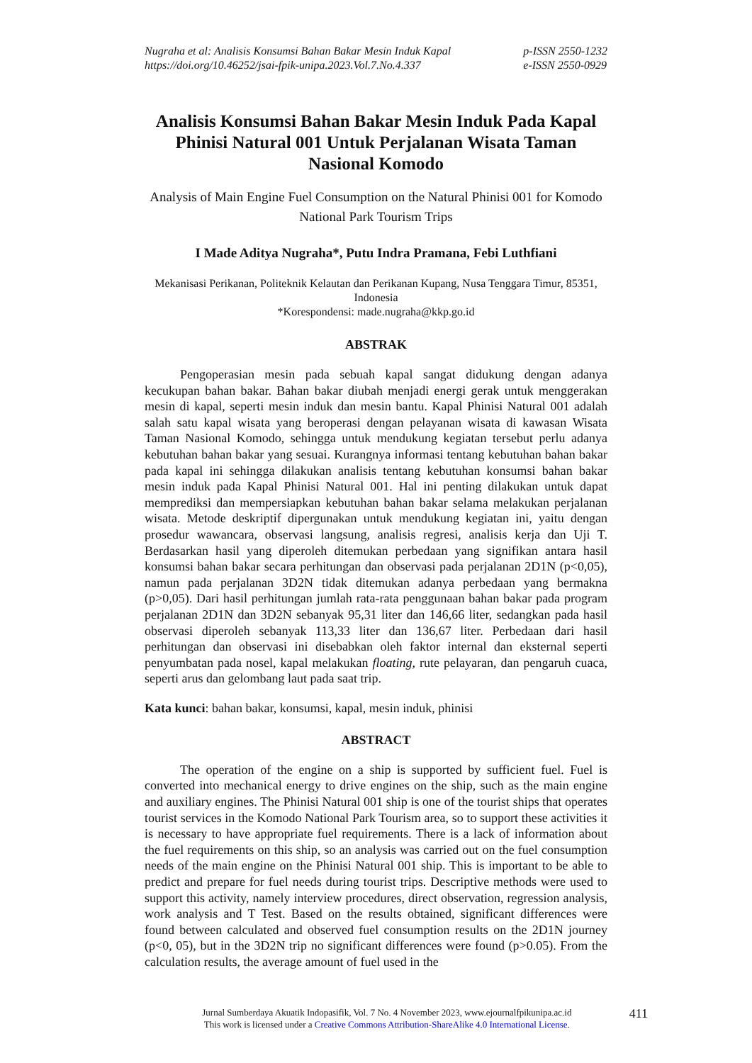Nugraha et al: Analisis Konsumsi Bahan Bakar Mesin Induk Kapal
https://doi.org/10.46252/jsai-fpik-unipa.2023.Vol.7.No.4.337
p-ISSN 2550-1232
e-ISSN 2550-0929
Analisis Konsumsi Bahan Bakar Mesin Induk Pada Kapal Phinisi Natural 001 Untuk Perjalanan Wisata Taman Nasional Komodo
Analysis of Main Engine Fuel Consumption on the Natural Phinisi 001 for Komodo National Park Tourism Trips
I Made Aditya Nugraha*, Putu Indra Pramana, Febi Luthfiani
Mekanisasi Perikanan, Politeknik Kelautan dan Perikanan Kupang, Nusa Tenggara Timur, 85351, Indonesia
*Korespondensi: made.nugraha@kkp.go.id
ABSTRAK
Pengoperasian mesin pada sebuah kapal sangat didukung dengan adanya kecukupan bahan bakar. Bahan bakar diubah menjadi energi gerak untuk menggerakan mesin di kapal, seperti mesin induk dan mesin bantu. Kapal Phinisi Natural 001 adalah salah satu kapal wisata yang beroperasi dengan pelayanan wisata di kawasan Wisata Taman Nasional Komodo, sehingga untuk mendukung kegiatan tersebut perlu adanya kebutuhan bahan bakar yang sesuai. Kurangnya informasi tentang kebutuhan bahan bakar pada kapal ini sehingga dilakukan analisis tentang kebutuhan konsumsi bahan bakar mesin induk pada Kapal Phinisi Natural 001. Hal ini penting dilakukan untuk dapat memprediksi dan mempersiapkan kebutuhan bahan bakar selama melakukan perjalanan wisata. Metode deskriptif dipergunakan untuk mendukung kegiatan ini, yaitu dengan prosedur wawancara, observasi langsung, analisis regresi, analisis kerja dan Uji T. Berdasarkan hasil yang diperoleh ditemukan perbedaan yang signifikan antara hasil konsumsi bahan bakar secara perhitungan dan observasi pada perjalanan 2D1N (p<0,05), namun pada perjalanan 3D2N tidak ditemukan adanya perbedaan yang bermakna (p>0,05). Dari hasil perhitungan jumlah rata-rata penggunaan bahan bakar pada program perjalanan 2D1N dan 3D2N sebanyak 95,31 liter dan 146,66 liter, sedangkan pada hasil observasi diperoleh sebanyak 113,33 liter dan 136,67 liter. Perbedaan dari hasil perhitungan dan observasi ini disebabkan oleh faktor internal dan eksternal seperti penyumbatan pada nosel, kapal melakukan floating, rute pelayaran, dan pengaruh cuaca, seperti arus dan gelombang laut pada saat trip.
Kata kunci: bahan bakar, konsumsi, kapal, mesin induk, phinisi
ABSTRACT
The operation of the engine on a ship is supported by sufficient fuel. Fuel is converted into mechanical energy to drive engines on the ship, such as the main engine and auxiliary engines. The Phinisi Natural 001 ship is one of the tourist ships that operates tourist services in the Komodo National Park Tourism area, so to support these activities it is necessary to have appropriate fuel requirements. There is a lack of information about the fuel requirements on this ship, so an analysis was carried out on the fuel consumption needs of the main engine on the Phinisi Natural 001 ship. This is important to be able to predict and prepare for fuel needs during tourist trips. Descriptive methods were used to support this activity, namely interview procedures, direct observation, regression analysis, work analysis and T Test. Based on the results obtained, significant differences were found between calculated and observed fuel consumption results on the 2D1N journey (p<0, 05), but in the 3D2N trip no significant differences were found (p>0.05). From the calculation results, the average amount of fuel used in the
Jurnal Sumberdaya Akuatik Indopasifik, Vol. 7 No. 4 November 2023, www.ejournalfpikunipa.ac.id
This work is licensed under a Creative Commons Attribution-ShareAlike 4.0 International License.
411